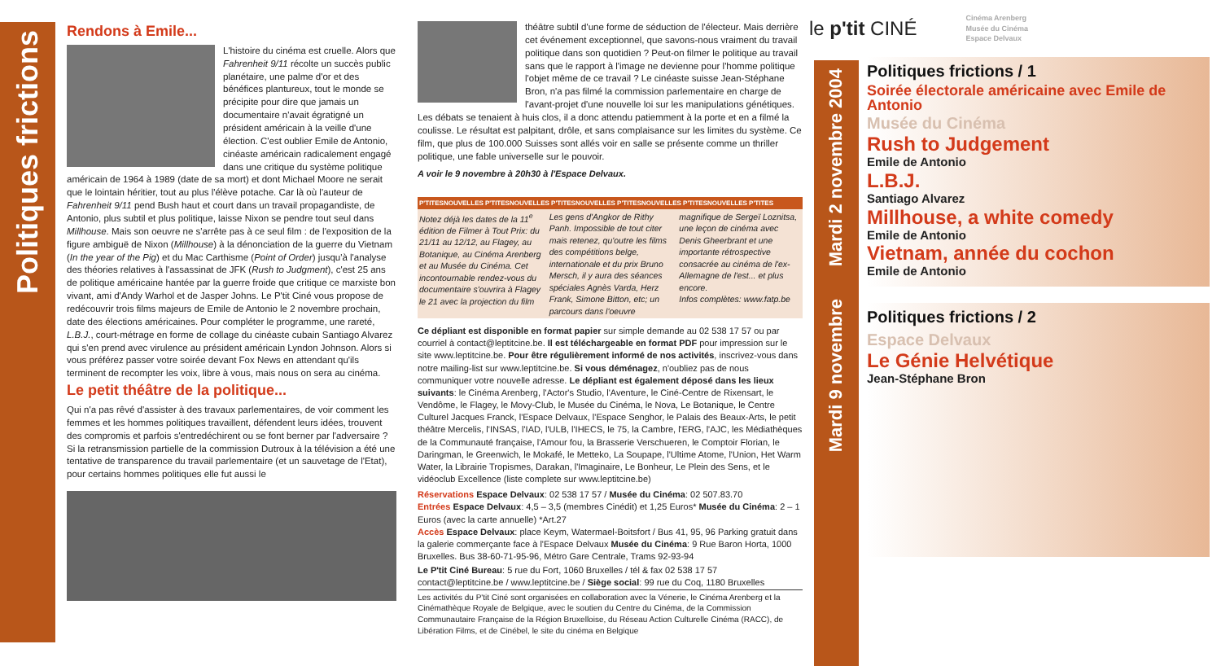Politiques frictions
Rendons à Emile...
L'histoire du cinéma est cruelle. Alors que Fahrenheit 9/11 récolte un succès public planétaire, une palme d'or et des bénéfices plantureux, tout le monde se précipite pour dire que jamais un documentaire n'avait égratigné un président américain à la veille d'une élection. C'est oublier Emile de Antonio, cinéaste américain radicalement engagé dans une critique du système politique américain de 1964 à 1989 (date de sa mort) et dont Michael Moore ne serait que le lointain héritier, tout au plus l'élève potache. Car là où l'auteur de Fahrenheit 9/11 pend Bush haut et court dans un travail propagandiste, de Antonio, plus subtil et plus politique, laisse Nixon se pendre tout seul dans Millhouse. Mais son oeuvre ne s'arrête pas à ce seul film : de l'exposition de la figure ambiguë de Nixon (Millhouse) à la dénonciation de la guerre du Vietnam (In the year of the Pig) et du Mac Carthisme (Point of Order) jusqu'à l'analyse des théories relatives à l'assassinat de JFK (Rush to Judgment), c'est 25 ans de politique américaine hantée par la guerre froide que critique ce marxiste bon vivant, ami d'Andy Warhol et de Jasper Johns. Le P'tit Ciné vous propose de redécouvrir trois films majeurs de Emile de Antonio le 2 novembre prochain, date des élections américaines. Pour compléter le programme, une rareté, L.B.J., court-métrage en forme de collage du cinéaste cubain Santiago Alvarez qui s'en prend avec virulence au président américain Lyndon Johnson. Alors si vous préférez passer votre soirée devant Fox News en attendant qu'ils terminent de recompter les voix, libre à vous, mais nous on sera au cinéma.
Le petit théâtre de la politique...
Qui n'a pas rêvé d'assister à des travaux parlementaires, de voir comment les femmes et les hommes politiques travaillent, défendent leurs idées, trouvent des compromis et parfois s'entredéchirent ou se font berner par l'adversaire ? Si la retransmission partielle de la commission Dutroux à la télévision a été une tentative de transparence du travail parlementaire (et un sauvetage de l'Etat), pour certains hommes politiques elle fut aussi le
théâtre subtil d'une forme de séduction de l'électeur. Mais derrière cet événement exceptionnel, que savons-nous vraiment du travail politique dans son quotidien ? Peut-on filmer le politique au travail sans que le rapport à l'image ne devienne pour l'homme politique l'objet même de ce travail ? Le cinéaste suisse Jean-Stéphane Bron, n'a pas filmé la commission parlementaire en charge de l'avant-projet d'une nouvelle loi sur les manipulations génétiques. Les débats se tenaient à huis clos, il a donc attendu patiemment à la porte et en a filmé la coulisse. Le résultat est palpitant, drôle, et sans complaisance sur les limites du système. Ce film, que plus de 100.000 Suisses sont allés voir en salle se présente comme un thriller politique, une fable universelle sur le pouvoir.
A voir le 9 novembre à 20h30 à l'Espace Delvaux.
P'TITESNOUVELLES P'TITESNOUVELLES P'TITESNOUVELLES P'TITESNOUVELLES P'TITESNOUVELLES P'TITES
Notez déjà les dates de la 11<sup>e</sup> édition de Filmer à Tout Prix: du 21/11 au 12/12, au Flagey, au Botanique, au Cinéma Arenberg et au Musée du Cinéma. Cet incontournable rendez-vous du documentaire s'ouvrira à Flagey le 21 avec la projection du film Les gens d'Angkor de Rithy Panh. Impossible de tout citer mais retenez, qu'outre les films des compétitions belge, internationale et du prix Bruno Mersch, il y aura des séances spéciales Agnès Varda, Herz Frank, Simone Bitton, etc; un parcours dans l'oeuvre magnifique de Sergeï Loznitsa, une leçon de cinéma avec Denis Gheerbrant et une importante rétrospective consacrée au cinéma de l'ex-Allemagne de l'est... et plus encore.
Infos complètes: www.fatp.be
Ce dépliant est disponible en format papier sur simple demande au 02 538 17 57 ou par courriel à contact@leptitcine.be. Il est téléchargeable en format PDF pour impression sur le site www.leptitcine.be. Pour être régulièrement informé de nos activités, inscrivez-vous dans notre mailing-list sur www.leptitcine.be. Si vous déménagez, n'oubliez pas de nous communiquer votre nouvelle adresse. Le dépliant est également déposé dans les lieux suivants: le Cinéma Arenberg, l'Actor's Studio, l'Aventure, le Ciné-Centre de Rixensart, le Vendôme, le Flagey, le Movy-Club, le Musée du Cinéma, le Nova, Le Botanique, le Centre Culturel Jacques Franck, l'Espace Delvaux, l'Espace Senghor, le Palais des Beaux-Arts, le petit théâtre Mercelis, l'INSAS, l'IAD, l'ULB, l'IHECS, le 75, la Cambre, l'ERG, l'AJC, les Médiathèques de la Communauté française, l'Amour fou, la Brasserie Verschueren, le Comptoir Florian, le Daringman, le Greenwich, le Mokafé, le Metteko, La Soupape, l'Ultime Atome, l'Union, Het Warm Water, la Librairie Tropismes, Darakan, l'Imaginaire, Le Bonheur, Le Plein des Sens, et le vidéoclub Excellence (liste complete sur www.leptitcine.be)
Réservations Espace Delvaux: 02 538 17 57 / Musée du Cinéma: 02 507.83.70
Entrées Espace Delvaux: 4,5 – 3,5 (membres Cinédit) et 1,25 Euros* Musée du Cinéma: 2 – 1 Euros (avec la carte annuelle) *Art.27
Accès Espace Delvaux: place Keym, Watermael-Boitsfort / Bus 41, 95, 96 Parking gratuit dans la galerie commerçante face à l'Espace Delvaux Musée du Cinéma: 9 Rue Baron Horta, 1000 Bruxelles. Bus 38-60-71-95-96, Métro Gare Centrale, Trams 92-93-94
Le P'tit Ciné Bureau: 5 rue du Fort, 1060 Bruxelles / tél & fax 02 538 17 57 contact@leptitcine.be / www.leptitcine.be / Siège social: 99 rue du Coq, 1180 Bruxelles
Les activités du P'tit Ciné sont organisées en collaboration avec la Vénerie, le Cinéma Arenberg et la Cinémathèque Royale de Belgique, avec le soutien du Centre du Cinéma, de la Commission Communautaire Française de la Région Bruxelloise, du Réseau Action Culturelle Cinéma (RACC), de Libération Films, et de Cinébel, le site du cinéma en Belgique
le p'tit CINÉ Cinéma Arenberg
Musée du Cinéma
Espace Delvaux
Mardi 2 novembre 2004
Mardi 9 novembre
Politiques frictions / 1
Soirée électorale américaine avec Emile de Antonio
Musée du Cinéma
Rush to Judgement
Emile de Antonio
L.B.J.
Santiago Alvarez
Millhouse, a white comedy
Emile de Antonio
Vietnam, année du cochon
Emile de Antonio
Politiques frictions / 2
Espace Delvaux
Le Génie Helvétique
Jean-Stéphane Bron